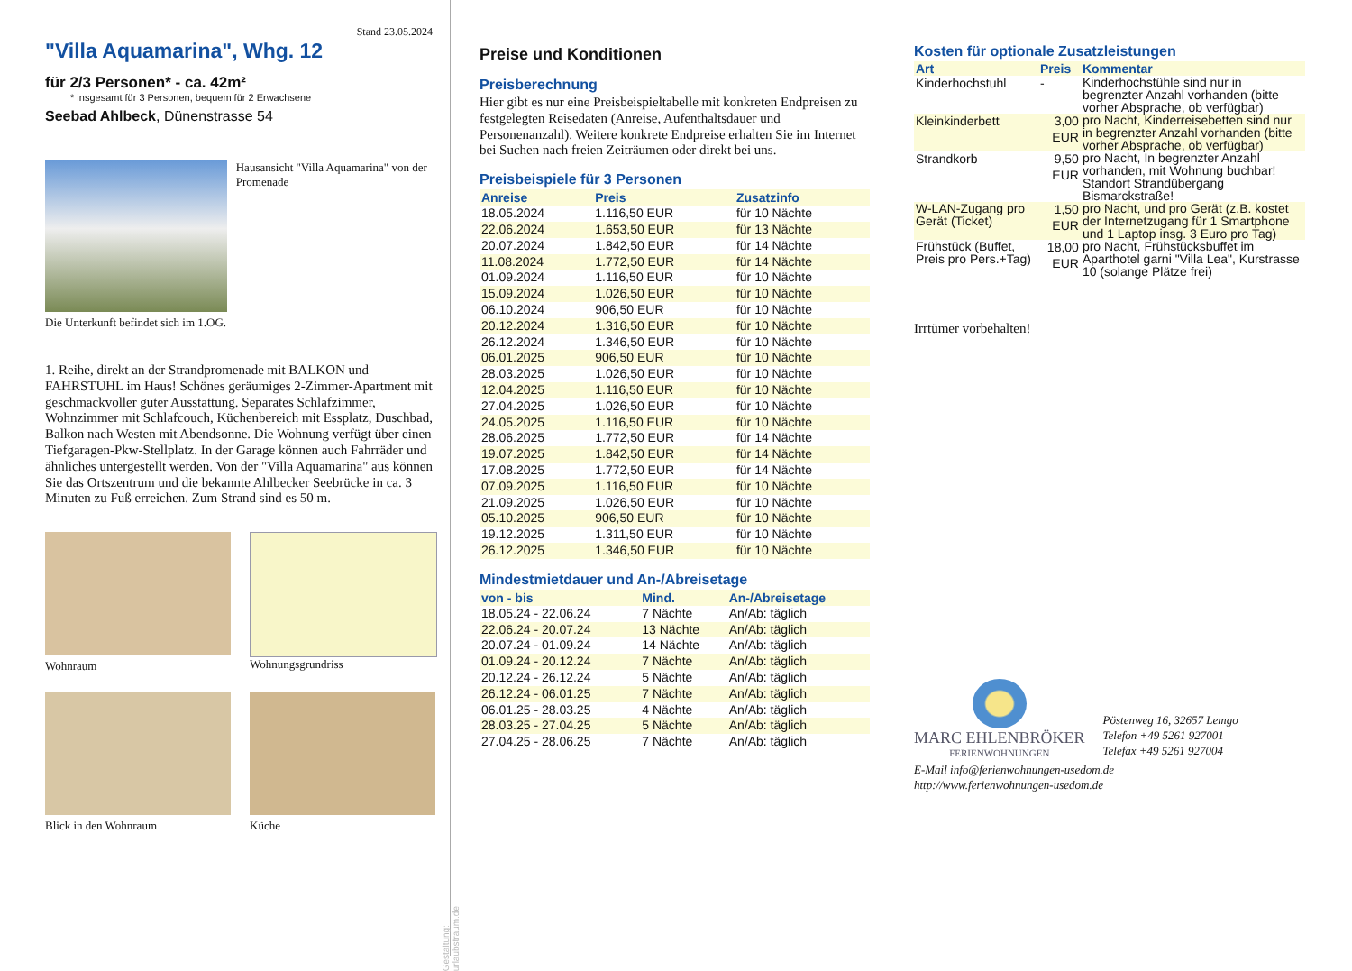Stand 23.05.2024
"Villa Aquamarina", Whg. 12
für 2/3 Personen* - ca. 42m²
* insgesamt für 3 Personen, bequem für 2 Erwachsene
Seebad Ahlbeck, Dünenstrasse 54
Hausansicht "Villa Aquamarina" von der Promenade
Die Unterkunft befindet sich im 1.OG.
1. Reihe, direkt an der Strandpromenade mit BALKON und FAHRSTUHL im Haus! Schönes geräumiges 2-Zimmer-Apartment mit geschmackvoller guter Ausstattung. Separates Schlafzimmer, Wohnzimmer mit Schlafcouch, Küchenbereich mit Essplatz, Duschbad, Balkon nach Westen mit Abendsonne. Die Wohnung verfügt über einen Tiefgaragen-Pkw-Stellplatz. In der Garage können auch Fahrräder und ähnliches untergestellt werden. Von der "Villa Aquamarina" aus können Sie das Ortszentrum und die bekannte Ahlbecker Seebrücke in ca. 3 Minuten zu Fuß erreichen. Zum Strand sind es 50 m.
Wohnraum
Wohnungsgrundriss
Blick in den Wohnraum
Küche
Preise und Konditionen
Preisberechnung
Hier gibt es nur eine Preisbeispieltabelle mit konkreten Endpreisen zu festgelegten Reisedaten (Anreise, Aufenthaltsdauer und Personenanzahl). Weitere konkrete Endpreise erhalten Sie im Internet bei Suchen nach freien Zeiträumen oder direkt bei uns.
Preisbeispiele für 3 Personen
| Anreise | Preis | Zusatzinfo |
| --- | --- | --- |
| 18.05.2024 | 1.116,50 EUR | für 10 Nächte |
| 22.06.2024 | 1.653,50 EUR | für 13 Nächte |
| 20.07.2024 | 1.842,50 EUR | für 14 Nächte |
| 11.08.2024 | 1.772,50 EUR | für 14 Nächte |
| 01.09.2024 | 1.116,50 EUR | für 10 Nächte |
| 15.09.2024 | 1.026,50 EUR | für 10 Nächte |
| 06.10.2024 | 906,50 EUR | für 10 Nächte |
| 20.12.2024 | 1.316,50 EUR | für 10 Nächte |
| 26.12.2024 | 1.346,50 EUR | für 10 Nächte |
| 06.01.2025 | 906,50 EUR | für 10 Nächte |
| 28.03.2025 | 1.026,50 EUR | für 10 Nächte |
| 12.04.2025 | 1.116,50 EUR | für 10 Nächte |
| 27.04.2025 | 1.026,50 EUR | für 10 Nächte |
| 24.05.2025 | 1.116,50 EUR | für 10 Nächte |
| 28.06.2025 | 1.772,50 EUR | für 14 Nächte |
| 19.07.2025 | 1.842,50 EUR | für 14 Nächte |
| 17.08.2025 | 1.772,50 EUR | für 14 Nächte |
| 07.09.2025 | 1.116,50 EUR | für 10 Nächte |
| 21.09.2025 | 1.026,50 EUR | für 10 Nächte |
| 05.10.2025 | 906,50 EUR | für 10 Nächte |
| 19.12.2025 | 1.311,50 EUR | für 10 Nächte |
| 26.12.2025 | 1.346,50 EUR | für 10 Nächte |
Mindestmietdauer und An-/Abreisetage
| von - bis | Mind. | An-/Abreisetage |
| --- | --- | --- |
| 18.05.24 - 22.06.24 | 7 Nächte | An/Ab: täglich |
| 22.06.24 - 20.07.24 | 13 Nächte | An/Ab: täglich |
| 20.07.24 - 01.09.24 | 14 Nächte | An/Ab: täglich |
| 01.09.24 - 20.12.24 | 7 Nächte | An/Ab: täglich |
| 20.12.24 - 26.12.24 | 5 Nächte | An/Ab: täglich |
| 26.12.24 - 06.01.25 | 7 Nächte | An/Ab: täglich |
| 06.01.25 - 28.03.25 | 4 Nächte | An/Ab: täglich |
| 28.03.25 - 27.04.25 | 5 Nächte | An/Ab: täglich |
| 27.04.25 - 28.06.25 | 7 Nächte | An/Ab: täglich |
Kosten für optionale Zusatzleistungen
| Art | Preis | Kommentar |
| --- | --- | --- |
| Kinderhochstuhl | - | Kinderhochstühle sind nur in begrenzter Anzahl vorhanden (bitte vorher Absprache, ob verfügbar) |
| Kleinkinderbett | 3,00 EUR | pro Nacht, Kinderreisebetten sind nur in begrenzter Anzahl vorhanden (bitte vorher Absprache, ob verfügbar) |
| Strandkorb | 9,50 EUR | pro Nacht, In begrenzter Anzahl vorhanden, mit Wohnung buchbar! Standort Strandübergang Bismarckstraße! |
| W-LAN-Zugang pro Gerät (Ticket) | 1,50 EUR | pro Nacht, und pro Gerät (z.B. kostet der Internetzugang für 1 Smartphone und 1 Laptop insg. 3 Euro pro Tag) |
| Frühstück (Buffet, Preis pro Pers.+Tag) | 18,00 EUR | pro Nacht, Frühstücksbuffet im Aparthotel garni "Villa Lea", Kurstrasse 10 (solange Plätze frei) |
Irrtümer vorbehalten!
MARC EHLENBRÖKER
FERIENWOHNUNGEN
Pöstenweg 16, 32657 Lemgo
Telefon +49 5261 927001
Telefax +49 5261 927004
E-Mail info@ferienwohnungen-usedom.de
http://www.ferienwohnungen-usedom.de
Gestaltung: urlaubstraum.de